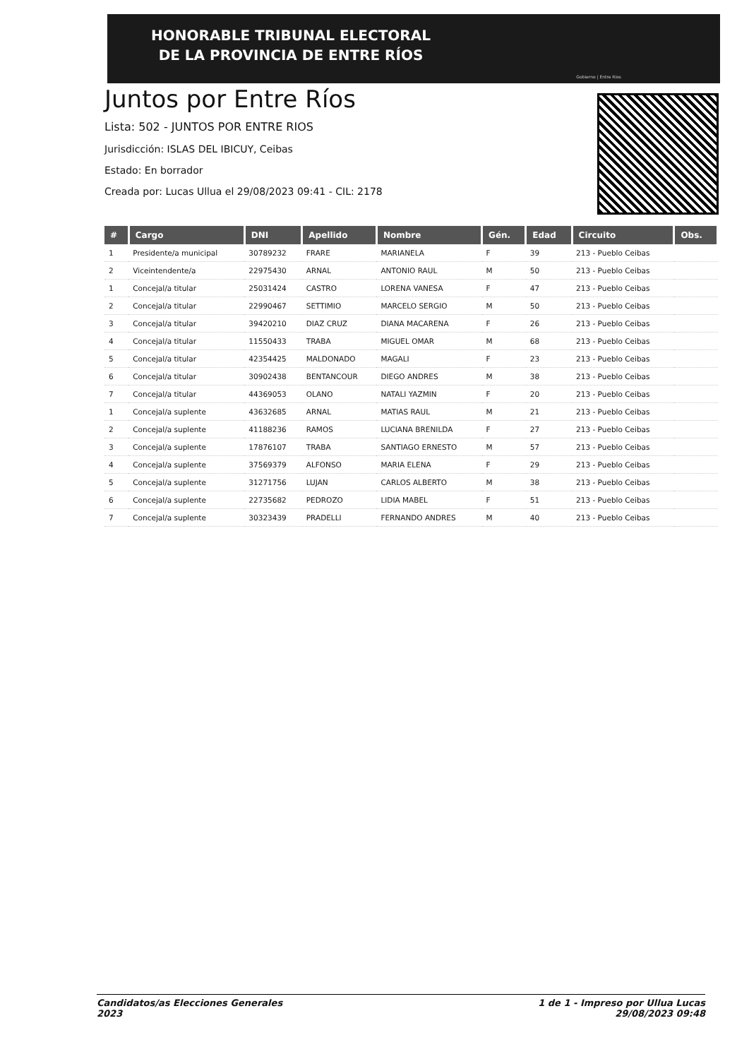HONORABLE TRIBUNAL ELECTORAL
DE LA PROVINCIA DE ENTRE RÍOS
Gobierno | Entre Ríos
Juntos por Entre Ríos
Lista: 502 - JUNTOS POR ENTRE RIOS
Jurisdicción: ISLAS DEL IBICUY, Ceibas
Estado: En borrador
Creada por: Lucas Ullua el 29/08/2023 09:41 - CIL: 2178
| # | Cargo | DNI | Apellido | Nombre | Gén. | Edad | Circuito | Obs. |
| --- | --- | --- | --- | --- | --- | --- | --- | --- |
| 1 | Presidente/a municipal | 30789232 | FRARE | MARIANELA | F | 39 | 213 - Pueblo Ceibas | |
| 2 | Viceintendente/a | 22975430 | ARNAL | ANTONIO RAUL | M | 50 | 213 - Pueblo Ceibas | |
| 1 | Concejal/a titular | 25031424 | CASTRO | LORENA VANESA | F | 47 | 213 - Pueblo Ceibas | |
| 2 | Concejal/a titular | 22990467 | SETTIMIO | MARCELO SERGIO | M | 50 | 213 - Pueblo Ceibas | |
| 3 | Concejal/a titular | 39420210 | DIAZ CRUZ | DIANA MACARENA | F | 26 | 213 - Pueblo Ceibas | |
| 4 | Concejal/a titular | 11550433 | TRABA | MIGUEL OMAR | M | 68 | 213 - Pueblo Ceibas | |
| 5 | Concejal/a titular | 42354425 | MALDONADO | MAGALI | F | 23 | 213 - Pueblo Ceibas | |
| 6 | Concejal/a titular | 30902438 | BENTANCOUR | DIEGO ANDRES | M | 38 | 213 - Pueblo Ceibas | |
| 7 | Concejal/a titular | 44369053 | OLANO | NATALI YAZMIN | F | 20 | 213 - Pueblo Ceibas | |
| 1 | Concejal/a suplente | 43632685 | ARNAL | MATIAS RAUL | M | 21 | 213 - Pueblo Ceibas | |
| 2 | Concejal/a suplente | 41188236 | RAMOS | LUCIANA BRENILDA | F | 27 | 213 - Pueblo Ceibas | |
| 3 | Concejal/a suplente | 17876107 | TRABA | SANTIAGO ERNESTO | M | 57 | 213 - Pueblo Ceibas | |
| 4 | Concejal/a suplente | 37569379 | ALFONSO | MARIA ELENA | F | 29 | 213 - Pueblo Ceibas | |
| 5 | Concejal/a suplente | 31271756 | LUJAN | CARLOS ALBERTO | M | 38 | 213 - Pueblo Ceibas | |
| 6 | Concejal/a suplente | 22735682 | PEDROZO | LIDIA MABEL | F | 51 | 213 - Pueblo Ceibas | |
| 7 | Concejal/a suplente | 30323439 | PRADELLI | FERNANDO ANDRES | M | 40 | 213 - Pueblo Ceibas | |
Candidatos/as Elecciones Generales
2023
1 de 1 - Impreso por Ullua Lucas
29/08/2023 09:48